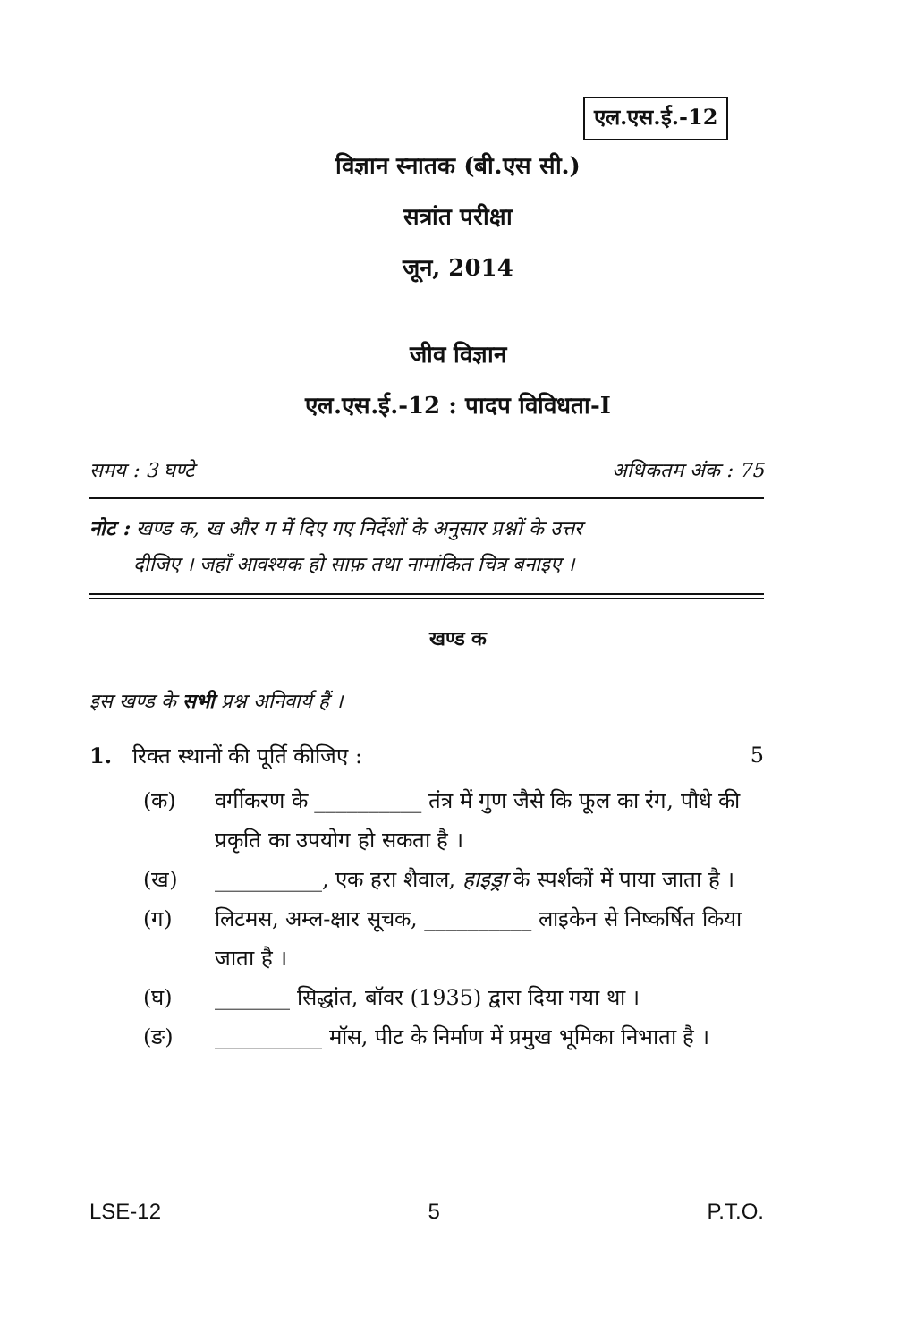एल.एस.ई.-12
विज्ञान स्नातक (बी.एस सी.)
सत्रांत परीक्षा
जून, 2014
जीव विज्ञान
एल.एस.ई.-12 : पादप विविधता-I
समय : 3 घण्टे अधिकतम अंक : 75
नोट : खण्ड क, ख और ग में दिए गए निर्देशों के अनुसार प्रश्नों के उत्तर
दीजिए । जहाँ आवश्यक हो साफ़ तथा नामांकित चित्र बनाइए ।
खण्ड क
इस खण्ड के सभी प्रश्न अनिवार्य हैं ।
1. रिक्त स्थानों की पूर्ति कीजिए : 5
(क) वर्गीकरण के __________ तंत्र में गुण जैसे कि फूल का रंग, पौधे की प्रकृति का उपयोग हो सकता है ।
(ख) __________, एक हरा शैवाल, हाइड्रा के स्पर्शकों में पाया जाता है ।
(ग) लिटमस, अम्ल-क्षार सूचक, __________ लाइकेन से निष्कर्षित किया जाता है ।
(घ) _______ सिद्धांत, बॉवर (1935) द्वारा दिया गया था ।
(ङ) __________ मॉस, पीट के निर्माण में प्रमुख भूमिका निभाता है ।
LSE-12 5 P.T.O.